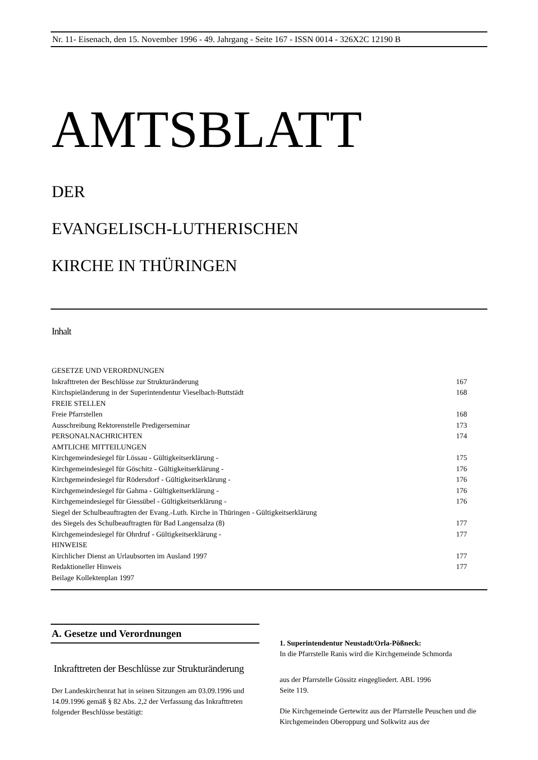Nr. 11- Eisenach, den 15. November 1996 - 49. Jahrgang - Seite 167 - ISSN 0014 - 326X2C 12190 B
AMTSBLATT
DER
EVANGELISCH-LUTHERISCHEN
KIRCHE IN THÜRINGEN
Inhalt
| GESETZE UND VERORDNUNGEN | |
| Inkrafttreten der Beschlüsse zur Strukturänderung | 167 |
| Kirchspieländerung in der Superintendentur Vieselbach-Buttstädt | 168 |
| FREIE STELLEN | |
| Freie Pfarrstellen | 168 |
| Ausschreibung Rektorenstelle Predigerseminar | 173 |
| PERSONALNACHRICHTEN | 174 |
| AMTLICHE MITTEILUNGEN | |
| Kirchgemeindesiegel für Lössau - Gültigkeitserklärung - | 175 |
| Kirchgemeindesiegel für Göschitz - Gültigkeitserklärung - | 176 |
| Kirchgemeindesiegel für Rödersdorf - Gültigkeitserklärung - | 176 |
| Kirchgemeindesiegel für Gahma - Gültigkeitserklärung - | 176 |
| Kirchgemeindesiegel für Giessübel - Gültigkeitserklärung - | 176 |
| Siegel der Schulbeauftragten der Evang.-Luth. Kirche in Thüringen - Gültigkeitserklärung | |
| des Siegels des Schulbeauftragten für Bad Langensalza (8) | 177 |
| Kirchgemeindesiegel für Ohrdruf - Gültigkeitserklärung - | 177 |
| HINWEISE | |
| Kirchlicher Dienst an Urlaubsorten im Ausland 1997 | 177 |
| Redaktioneller Hinweis | 177 |
| Beilage Kollektenplan 1997 | |
A. Gesetze und Verordnungen
Inkrafttreten der Beschlüsse zur Strukturänderung
Der Landeskirchenrat hat in seinen Sitzungen am 03.09.1996 und 14.09.1996 gemäß § 82 Abs. 2,2 der Verfassung das Inkrafttreten folgender Beschlüsse bestätigt:
1. Superintendentur Neustadt/Orla-Pößneck:
In die Pfarrstelle Ranis wird die Kirchgemeinde Schmorda
aus der Pfarrstelle Gössitz eingegliedert. ABL 1996
Seite 119.
Die Kirchgemeinde Gertewitz aus der Pfarrstelle Peuschen und die Kirchgemeinden Oberoppurg und Solkwitz aus der